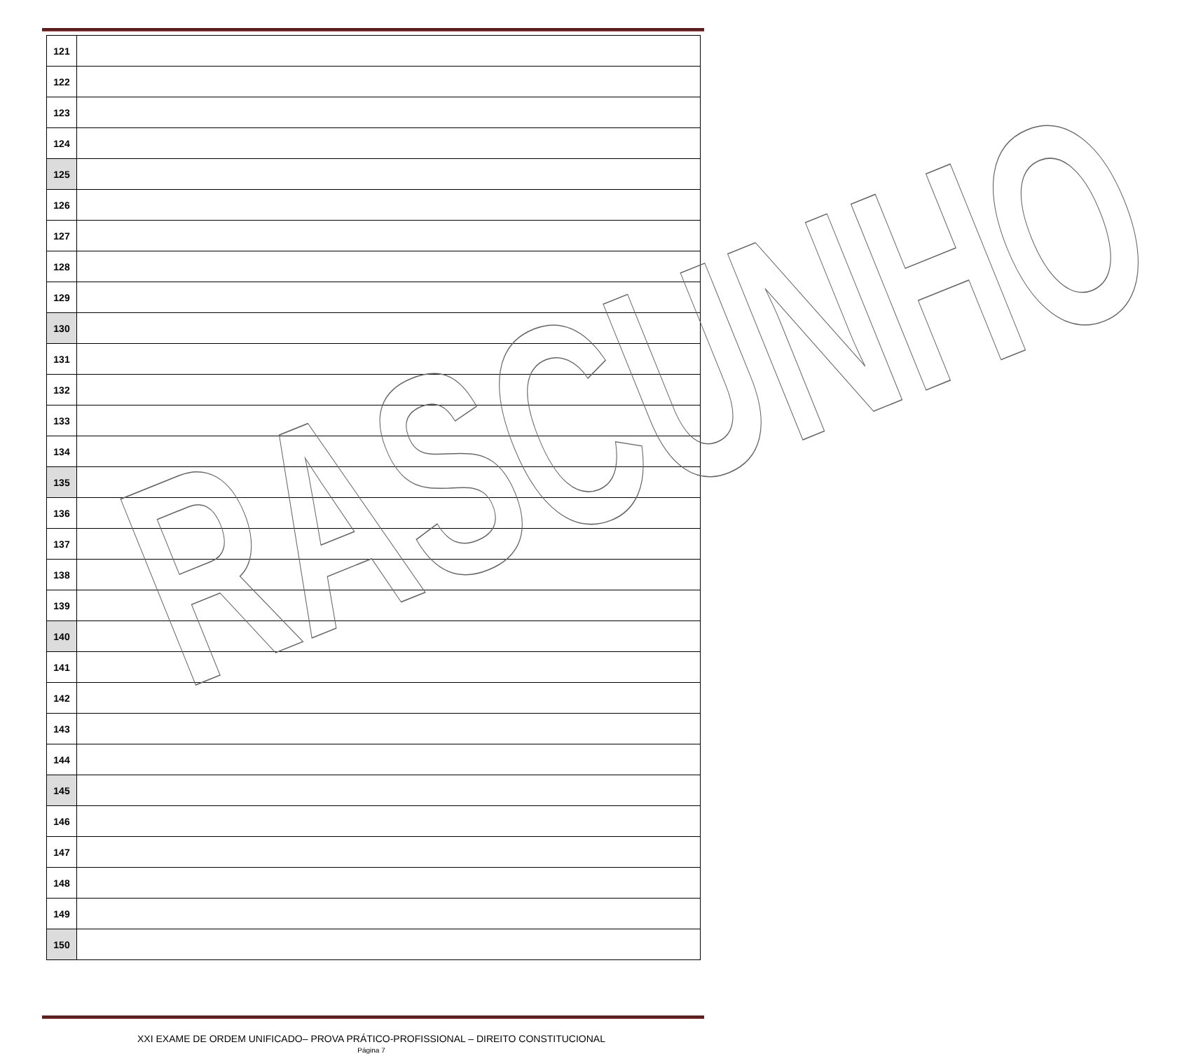| 121 | |
| 122 | |
| 123 | |
| 124 | |
| 125 | |
| 126 | |
| 127 | |
| 128 | |
| 129 | |
| 130 | |
| 131 | |
| 132 | |
| 133 | |
| 134 | |
| 135 | |
| 136 | |
| 137 | |
| 138 | |
| 139 | |
| 140 | |
| 141 | |
| 142 | |
| 143 | |
| 144 | |
| 145 | |
| 146 | |
| 147 | |
| 148 | |
| 149 | |
| 150 | |
RASCUNHO
XXI EXAME DE ORDEM UNIFICADO– PROVA PRÁTICO-PROFISSIONAL – DIREITO CONSTITUCIONAL
Página 7